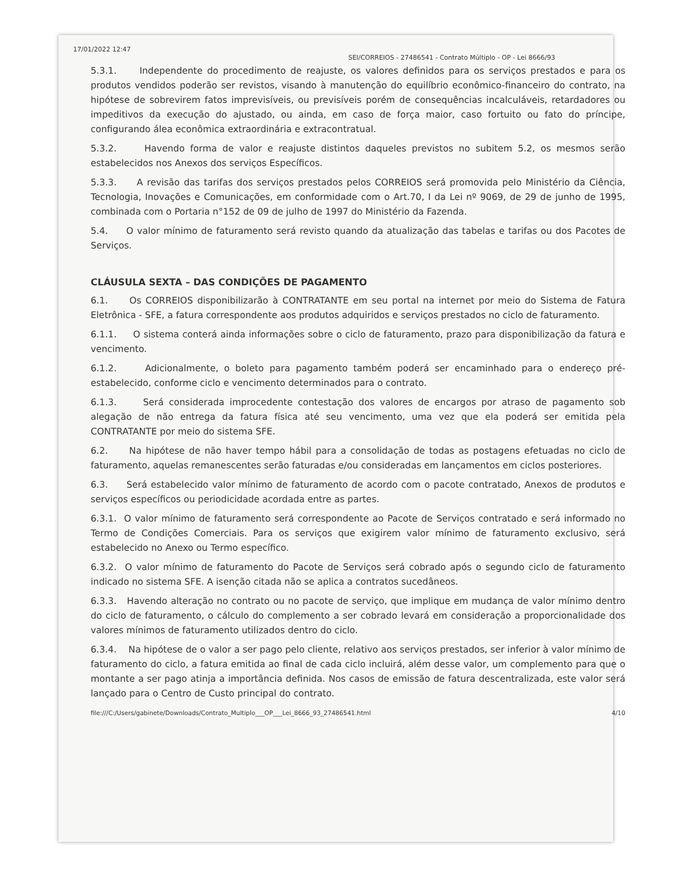17/01/2022 12:47 SEI/CORREIOS - 27486541 - Contrato Múltiplo - OP - Lei 8666/93
5.3.1. Independente do procedimento de reajuste, os valores definidos para os serviços prestados e para os produtos vendidos poderão ser revistos, visando à manutenção do equilíbrio econômico-financeiro do contrato, na hipótese de sobrevirem fatos imprevisíveis, ou previsíveis porém de consequências incalculáveis, retardadores ou impeditivos da execução do ajustado, ou ainda, em caso de força maior, caso fortuito ou fato do príncipe, configurando álea econômica extraordinária e extracontratual.
5.3.2. Havendo forma de valor e reajuste distintos daqueles previstos no subitem 5.2, os mesmos serão estabelecidos nos Anexos dos serviços Específicos.
5.3.3. A revisão das tarifas dos serviços prestados pelos CORREIOS será promovida pelo Ministério da Ciência, Tecnologia, Inovações e Comunicações, em conformidade com o Art.70, I da Lei nº 9069, de 29 de junho de 1995, combinada com o Portaria n°152 de 09 de julho de 1997 do Ministério da Fazenda.
5.4. O valor mínimo de faturamento será revisto quando da atualização das tabelas e tarifas ou dos Pacotes de Serviços.
CLÁUSULA SEXTA – DAS CONDIÇÕES DE PAGAMENTO
6.1. Os CORREIOS disponibilizarão à CONTRATANTE em seu portal na internet por meio do Sistema de Fatura Eletrônica - SFE, a fatura correspondente aos produtos adquiridos e serviços prestados no ciclo de faturamento.
6.1.1. O sistema conterá ainda informações sobre o ciclo de faturamento, prazo para disponibilização da fatura e vencimento.
6.1.2. Adicionalmente, o boleto para pagamento também poderá ser encaminhado para o endereço pré-estabelecido, conforme ciclo e vencimento determinados para o contrato.
6.1.3. Será considerada improcedente contestação dos valores de encargos por atraso de pagamento sob alegação de não entrega da fatura física até seu vencimento, uma vez que ela poderá ser emitida pela CONTRATANTE por meio do sistema SFE.
6.2. Na hipótese de não haver tempo hábil para a consolidação de todas as postagens efetuadas no ciclo de faturamento, aquelas remanescentes serão faturadas e/ou consideradas em lançamentos em ciclos posteriores.
6.3. Será estabelecido valor mínimo de faturamento de acordo com o pacote contratado, Anexos de produtos e serviços específicos ou periodicidade acordada entre as partes.
6.3.1. O valor mínimo de faturamento será correspondente ao Pacote de Serviços contratado e será informado no Termo de Condições Comerciais. Para os serviços que exigirem valor mínimo de faturamento exclusivo, será estabelecido no Anexo ou Termo específico.
6.3.2. O valor mínimo de faturamento do Pacote de Serviços será cobrado após o segundo ciclo de faturamento indicado no sistema SFE. A isenção citada não se aplica a contratos sucedâneos.
6.3.3. Havendo alteração no contrato ou no pacote de serviço, que implique em mudança de valor mínimo dentro do ciclo de faturamento, o cálculo do complemento a ser cobrado levará em consideração a proporcionalidade dos valores mínimos de faturamento utilizados dentro do ciclo.
6.3.4. Na hipótese de o valor a ser pago pelo cliente, relativo aos serviços prestados, ser inferior à valor mínimo de faturamento do ciclo, a fatura emitida ao final de cada ciclo incluirá, além desse valor, um complemento para que o montante a ser pago atinja a importância definida. Nos casos de emissão de fatura descentralizada, este valor será lançado para o Centro de Custo principal do contrato.
file:///C:/Users/gabinete/Downloads/Contrato_Multiplo___OP___Lei_8666_93_27486541.html 4/10